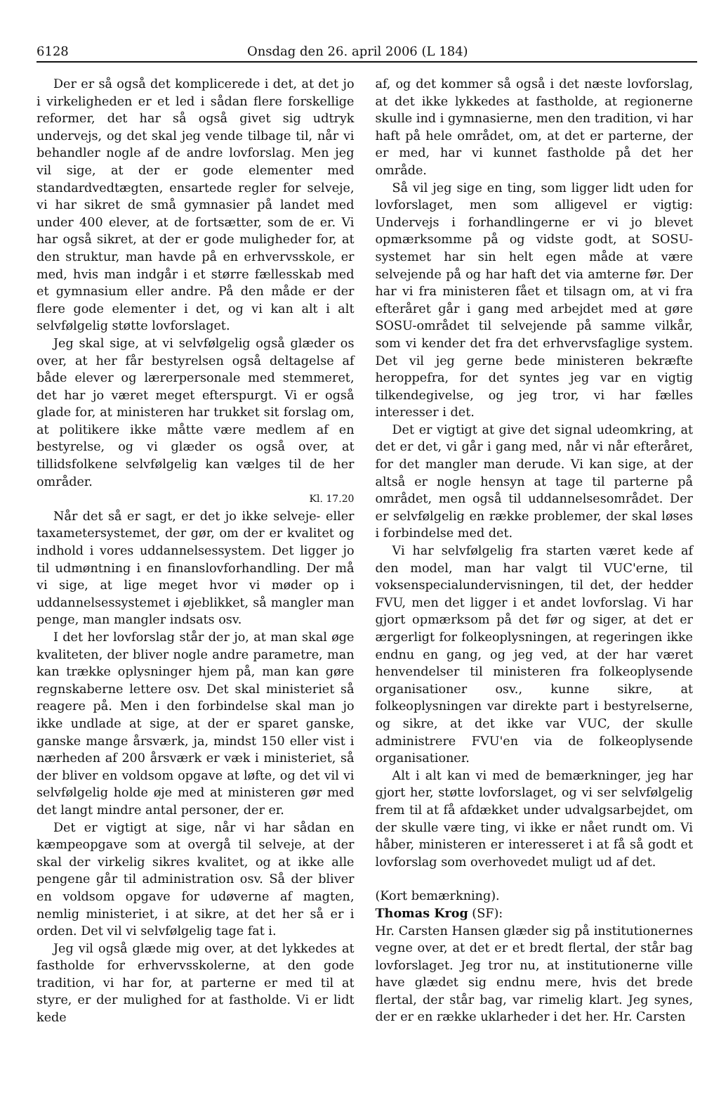6128 Onsdag den 26. april 2006 (L 184)
Der er så også det komplicerede i det, at det jo i virkeligheden er et led i sådan flere forskellige reformer, det har så også givet sig udtryk undervejs, og det skal jeg vende tilbage til, når vi behandler nogle af de andre lovforslag. Men jeg vil sige, at der er gode elementer med standardvedtægten, ensartede regler for selveje, vi har sikret de små gymnasier på landet med under 400 elever, at de fortsætter, som de er. Vi har også sikret, at der er gode muligheder for, at den struktur, man havde på en erhvervsskole, er med, hvis man indgår i et større fællesskab med et gymnasium eller andre. På den måde er der flere gode elementer i det, og vi kan alt i alt selvfølgelig støtte lovforslaget.
Jeg skal sige, at vi selvfølgelig også glæder os over, at her får bestyrelsen også deltagelse af både elever og lærerpersonale med stemmeret, det har jo været meget efterspurgt. Vi er også glade for, at ministeren har trukket sit forslag om, at politikere ikke måtte være medlem af en bestyrelse, og vi glæder os også over, at tillidsfolkene selvfølgelig kan vælges til de her områder.
Kl. 17.20
Når det så er sagt, er det jo ikke selveje- eller taxametersystemet, der gør, om der er kvalitet og indhold i vores uddannelsessystem. Det ligger jo til udmøntning i en finanslovforhandling. Der må vi sige, at lige meget hvor vi møder op i uddannelsessystemet i øjeblikket, så mangler man penge, man mangler indsats osv.
I det her lovforslag står der jo, at man skal øge kvaliteten, der bliver nogle andre parametre, man kan trække oplysninger hjem på, man kan gøre regnskaberne lettere osv. Det skal ministeriet så reagere på. Men i den forbindelse skal man jo ikke undlade at sige, at der er sparet ganske, ganske mange årsværk, ja, mindst 150 eller vist i nærheden af 200 årsværk er væk i ministeriet, så der bliver en voldsom opgave at løfte, og det vil vi selvfølgelig holde øje med at ministeren gør med det langt mindre antal personer, der er.
Det er vigtigt at sige, når vi har sådan en kæmpeopgave som at overgå til selveje, at der skal der virkelig sikres kvalitet, og at ikke alle pengene går til administration osv. Så der bliver en voldsom opgave for udøverne af magten, nemlig ministeriet, i at sikre, at det her så er i orden. Det vil vi selvfølgelig tage fat i.
Jeg vil også glæde mig over, at det lykkedes at fastholde for erhvervsskolerne, at den gode tradition, vi har for, at parterne er med til at styre, er der mulighed for at fastholde. Vi er lidt kede
af, og det kommer så også i det næste lovforslag, at det ikke lykkedes at fastholde, at regionerne skulle ind i gymnasierne, men den tradition, vi har haft på hele området, om, at det er parterne, der er med, har vi kunnet fastholde på det her område.
Så vil jeg sige en ting, som ligger lidt uden for lovforslaget, men som alligevel er vigtig: Undervejs i forhandlingerne er vi jo blevet opmærksomme på og vidste godt, at SOSU-systemet har sin helt egen måde at være selvejende på og har haft det via amterne før. Der har vi fra ministeren fået et tilsagn om, at vi fra efteråret går i gang med arbejdet med at gøre SOSU-området til selvejende på samme vilkår, som vi kender det fra det erhvervsfaglige system. Det vil jeg gerne bede ministeren bekræfte heroppefra, for det syntes jeg var en vigtig tilkendegivelse, og jeg tror, vi har fælles interesser i det.
Det er vigtigt at give det signal udeomkring, at det er det, vi går i gang med, når vi når efteråret, for det mangler man derude. Vi kan sige, at der altså er nogle hensyn at tage til parterne på området, men også til uddannelsesområdet. Der er selvfølgelig en række problemer, der skal løses i forbindelse med det.
Vi har selvfølgelig fra starten været kede af den model, man har valgt til VUC'erne, til voksenspecialundervisningen, til det, der hedder FVU, men det ligger i et andet lovforslag. Vi har gjort opmærksom på det før og siger, at det er ærgerligt for folkeoplysningen, at regeringen ikke endnu en gang, og jeg ved, at der har været henvendelser til ministeren fra folkeoplysende organisationer osv., kunne sikre, at folkeoplysningen var direkte part i bestyrelserne, og sikre, at det ikke var VUC, der skulle administrere FVU'en via de folkeoplysende organisationer.
Alt i alt kan vi med de bemærkninger, jeg har gjort her, støtte lovforslaget, og vi ser selvfølgelig frem til at få afdækket under udvalgsarbejdet, om der skulle være ting, vi ikke er nået rundt om. Vi håber, ministeren er interesseret i at få så godt et lovforslag som overhovedet muligt ud af det.
(Kort bemærkning).
Thomas Krog (SF):
Hr. Carsten Hansen glæder sig på institutionernes vegne over, at det er et bredt flertal, der står bag lovforslaget. Jeg tror nu, at institutionerne ville have glædet sig endnu mere, hvis det brede flertal, der står bag, var rimelig klart. Jeg synes, der er en række uklarheder i det her. Hr. Carsten